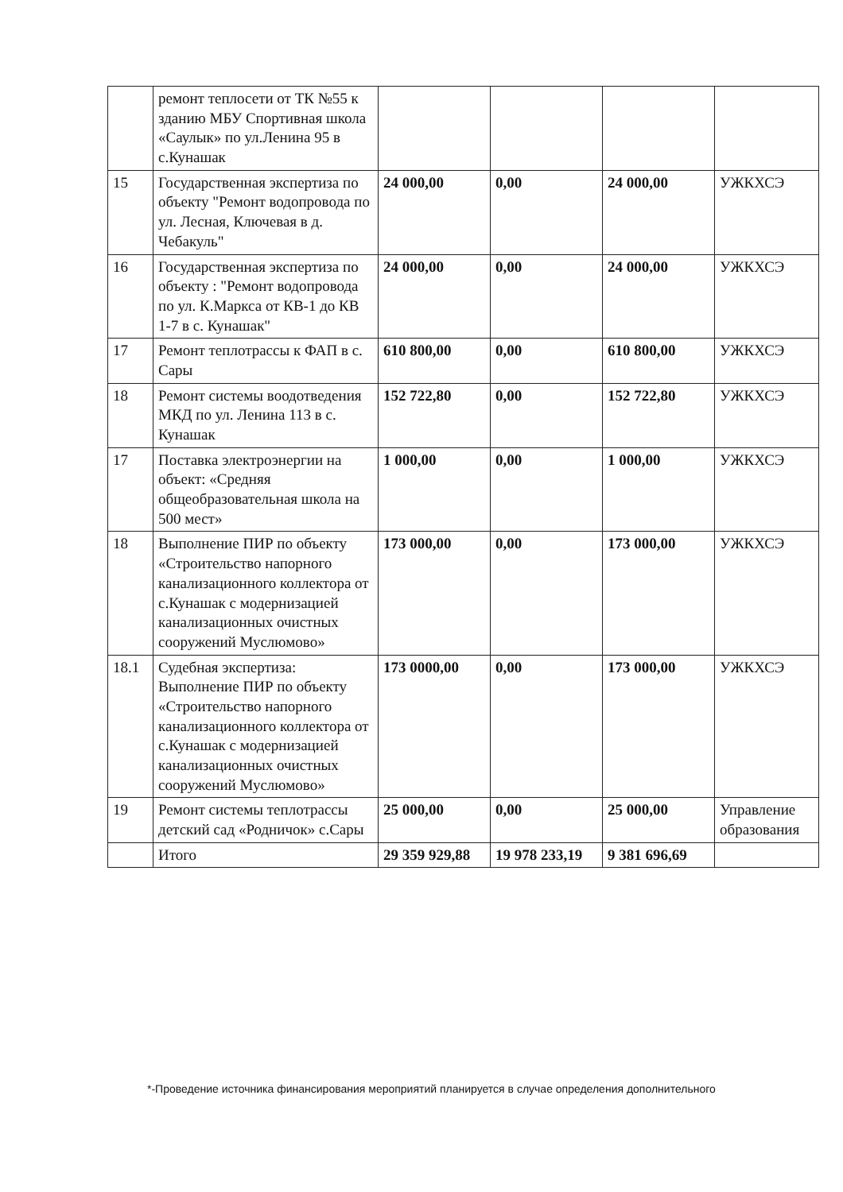| | ремонт теплосети от ТК №55 к зданию МБУ Спортивная школа «Саулык» по ул.Ленина 95 в с.Кунашак | | | | |
| 15 | Государственная экспертиза по объекту "Ремонт водопровода по ул. Лесная, Ключевая в д. Чебакуль" | 24 000,00 | 0,00 | 24 000,00 | УЖКХСЭ |
| 16 | Государственная экспертиза по объекту : "Ремонт водопровода по ул. К.Маркса от КВ-1 до КВ 1-7 в с. Кунашак" | 24 000,00 | 0,00 | 24 000,00 | УЖКХСЭ |
| 17 | Ремонт теплотрассы к ФАП в с. Сары | 610 800,00 | 0,00 | 610 800,00 | УЖКХСЭ |
| 18 | Ремонт системы воодотведения МКД по ул. Ленина 113 в с. Кунашак | 152 722,80 | 0,00 | 152 722,80 | УЖКХСЭ |
| 17 | Поставка электроэнергии на объект: «Средняя общеобразовательная школа на 500 мест» | 1 000,00 | 0,00 | 1 000,00 | УЖКХСЭ |
| 18 | Выполнение ПИР по объекту «Строительство напорного канализационного коллектора от с.Кунашак с модернизацией канализационных очистных сооружений Муслюмово» | 173 000,00 | 0,00 | 173 000,00 | УЖКХСЭ |
| 18.1 | Судебная экспертиза: Выполнение ПИР по объекту «Строительство напорного канализационного коллектора от с.Кунашак с модернизацией канализационных очистных сооружений Муслюмово» | 173 0000,00 | 0,00 | 173 000,00 | УЖКХСЭ |
| 19 | Ремонт системы теплотрассы детский сад «Родничок» с.Сары | 25 000,00 | 0,00 | 25 000,00 | Управление образования |
| | Итого | 29 359 929,88 | 19 978 233,19 | 9 381 696,69 | |
*-Проведение источника финансирования мероприятий планируется в случае определения дополнительного